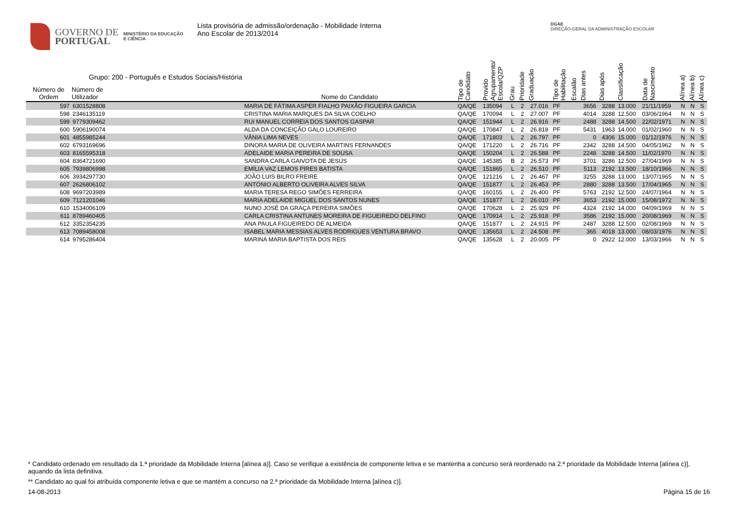GOVERNO DE
PORTUGAL
MINISTÉRIO DA EDUCAÇÃO
E CIÊNCIA
Lista provisória de admissão/ordenação - Mobilidade Interna
Ano Escolar de 2013/2014
DGAE
DIREÇÃO-GERAL DA ADMINISTRAÇÃO ESCOLAR
| Número de Ordem | Grupo: 200 - Português e Estudos Sociais/História Número de Utilizador | Nome do Candidato | Tipo de Candidato | Provido Agrupamento/ Escola/QZP | Grau | Prioridade | Graduação | Tipo de Habilitação | Escalão | Dias antes | Dias após | Classificação | Data de Nascimento | Alínea a) | Alínea b) | Alínea c) |
| --- | --- | --- | --- | --- | --- | --- | --- | --- | --- | --- | --- | --- | --- | --- | --- | --- |
| 597 | 6301528808 | MARIA DE FÁTIMA ASPER FIALHO PAIXÃO FIGUEIRA GARCIA | QA/QE | 135094 | L | 2 | 27.016 | PF | | 3656 | 3288 | 13.000 | 21/11/1959 | N | N | S |
| 598 | 2346135119 | CRISTINA MARIA MARQUES DA SILVA COELHO | QA/QE | 170094 | L | 2 | 27.007 | PF | | 4014 | 3288 | 12.500 | 03/06/1964 | N | N | S |
| 599 | 9779309462 | RUI MANUEL CORREIA DOS SANTOS GASPAR | QA/QE | 151944 | L | 2 | 26.916 | PF | | 2488 | 3288 | 14.500 | 22/02/1971 | N | N | S |
| 600 | 5906190074 | ALDA DA CONCEIÇÃO GALO LOUREIRO | QA/QE | 170847 | L | 2 | 26.818 | PF | | 5431 | 1963 | 14.000 | 01/02/1960 | N | N | S |
| 601 | 4855985244 | VÂNIA LIMA NEVES | QA/QE | 171803 | L | 2 | 26.797 | PF | | 0 | 4306 | 15.000 | 01/12/1976 | N | N | S |
| 602 | 6793169696 | DINORA MARIA DE OLIVEIRA MARTINS FERNANDES | QA/QE | 171220 | L | 2 | 26.716 | PF | | 2342 | 3288 | 14.500 | 04/05/1962 | N | N | S |
| 603 | 8165595318 | ADELAIDE MARIA PEREIRA DE SOUSA | QA/QE | 150204 | L | 2 | 26.588 | PF | | 2248 | 3288 | 14.500 | 11/02/1970 | N | N | S |
| 604 | 8364721690 | SANDRA CARLA GAIVOTA DE JESUS | QA/QE | 145385 | B | 2 | 26.573 | PF | | 3701 | 3286 | 12.500 | 27/04/1969 | N | N | S |
| 605 | 7939806998 | EMÍLIA VAZ LEMOS PIRES BATISTA | QA/QE | 151865 | L | 2 | 26.510 | PF | | 5113 | 2192 | 13.500 | 18/10/1966 | N | N | S |
| 606 | 3934297730 | JOÃO LUIS BILRO FREIRE | QA/QE | 121216 | L | 2 | 26.467 | PF | | 3255 | 3288 | 13.000 | 13/07/1965 | N | N | S |
| 607 | 2626806102 | ANTÓNIO ALBERTO OLIVEIRA ALVES SILVA | QA/QE | 151877 | L | 2 | 26.453 | PF | | 2880 | 3288 | 13.500 | 17/04/1965 | N | N | S |
| 608 | 9697203989 | MARIA TERESA REGO SIMÕES FERREIRA | QA/QE | 160155 | L | 2 | 26.400 | PF | | 5763 | 2192 | 12.500 | 24/07/1964 | N | N | S |
| 609 | 7121201046 | MARIA ADELAIDE MIGUEL DOS SANTOS NUNES | QA/QE | 151877 | L | 2 | 26.010 | PF | | 3653 | 2192 | 15.000 | 15/08/1972 | N | N | S |
| 610 | 1534006109 | NUNO JOSÉ DA GRAÇA PEREIRA SIMÕES | QA/QE | 170628 | L | 2 | 25.929 | PF | | 4324 | 2192 | 14.000 | 04/09/1969 | N | N | S |
| 611 | 8789460405 | CARLA CRISTINA ANTUNES MOREIRA DE FIGUEIREDO DELFINO | QA/QE | 170914 | L | 2 | 25.918 | PF | | 3586 | 2192 | 15.000 | 20/08/1969 | N | N | S |
| 612 | 3352354235 | ANA PAULA FIGUEIREDO DE ALMEIDA | QA/QE | 151877 | L | 2 | 24.915 | PF | | 2487 | 3288 | 12.500 | 02/08/1969 | N | N | S |
| 613 | 7089458008 | ISABEL MARIA MESSIAS ALVES RODRIGUES VENTURA BRAVO | QA/QE | 135653 | L | 2 | 24.508 | PF | | 365 | 4018 | 13.000 | 08/03/1976 | N | N | S |
| 614 | 9795286404 | MARINA MARIA BAPTISTA DOS REIS | QA/QE | 135628 | L | 2 | 20.005 | PF | | 0 | 2922 | 12.000 | 13/03/1966 | N | N | S |
* Candidato ordenado em resultado da 1.ª prioridade da Mobilidade Interna [alínea a)]. Caso se verifique a existência de componente letiva e se mantenha a concurso será reordenado na 2.ª prioridade da Mobilidade Interna [alínea c)], aquando da lista definitiva.
** Candidato ao qual foi atribuída componente letiva e que se mantém a concurso na 2.ª prioridade da Mobilidade Interna [alínea c)].
14-08-2013 Página 15 de 16